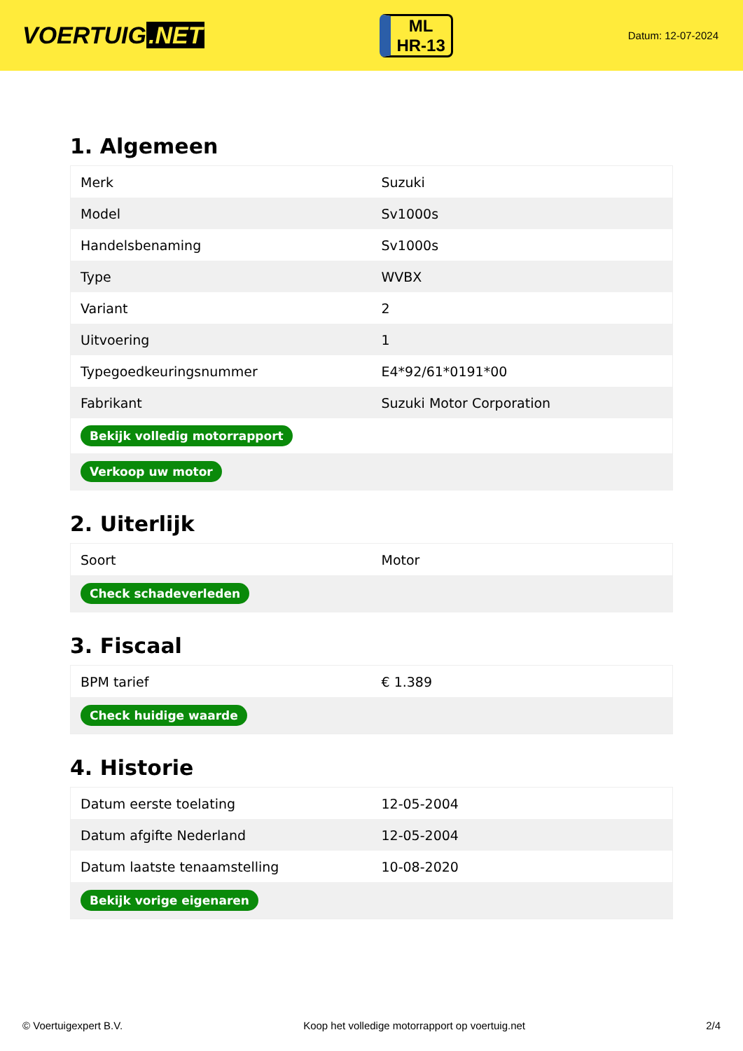VOERTUIG.NET
ML
HR-13
Datum: 12-07-2024
1. Algemeen
| Merk | Suzuki |
| Model | Sv1000s |
| Handelsbenaming | Sv1000s |
| Type | WVBX |
| Variant | 2 |
| Uitvoering | 1 |
| Typegoedkeuringsnummer | E4*92/61*0191*00 |
| Fabrikant | Suzuki Motor Corporation |
| Bekijk volledig motorrapport | |
| Verkoop uw motor | |
2. Uiterlijk
| Soort | Motor |
| Check schadeverleden | |
3. Fiscaal
| BPM tarief | € 1.389 |
| Check huidige waarde | |
4. Historie
| Datum eerste toelating | 12-05-2004 |
| Datum afgifte Nederland | 12-05-2004 |
| Datum laatste tenaamstelling | 10-08-2020 |
| Bekijk vorige eigenaren | |
© Voertuigexpert B.V. Koop het volledige motorrapport op voertuig.net 2/4